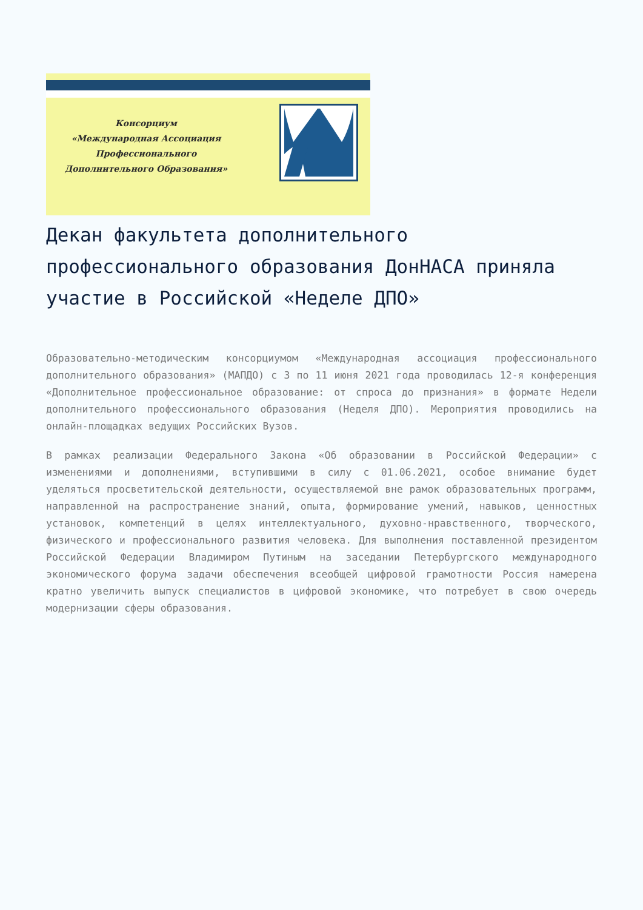Консорциум
«Международная Ассоциация
Профессионального
Дополнительного Образования»
Декан факультета дополнительного профессионального образования ДонНАСА приняла участие в Российской «Неделе ДПО»
Образовательно-методическим консорциумом «Международная ассоциация профессионального дополнительного образования» (МАПДО) с 3 по 11 июня 2021 года проводилась 12-я конференция «Дополнительное профессиональное образование: от спроса до признания» в формате Недели дополнительного профессионального образования (Неделя ДПО). Мероприятия проводились на онлайн-площадках ведущих Российских Вузов.
В рамках реализации Федерального Закона «Об образовании в Российской Федерации» с изменениями и дополнениями, вступившими в силу с 01.06.2021, особое внимание будет уделяться просветительской деятельности, осуществляемой вне рамок образовательных программ, направленной на распространение знаний, опыта, формирование умений, навыков, ценностных установок, компетенций в целях интеллектуального, духовно-нравственного, творческого, физического и профессионального развития человека. Для выполнения поставленной президентом Российской Федерации Владимиром Путиным на заседании Петербургского международного экономического форума задачи обеспечения всеобщей цифровой грамотности Россия намерена кратно увеличить выпуск специалистов в цифровой экономике, что потребует в свою очередь модернизации сферы образования.